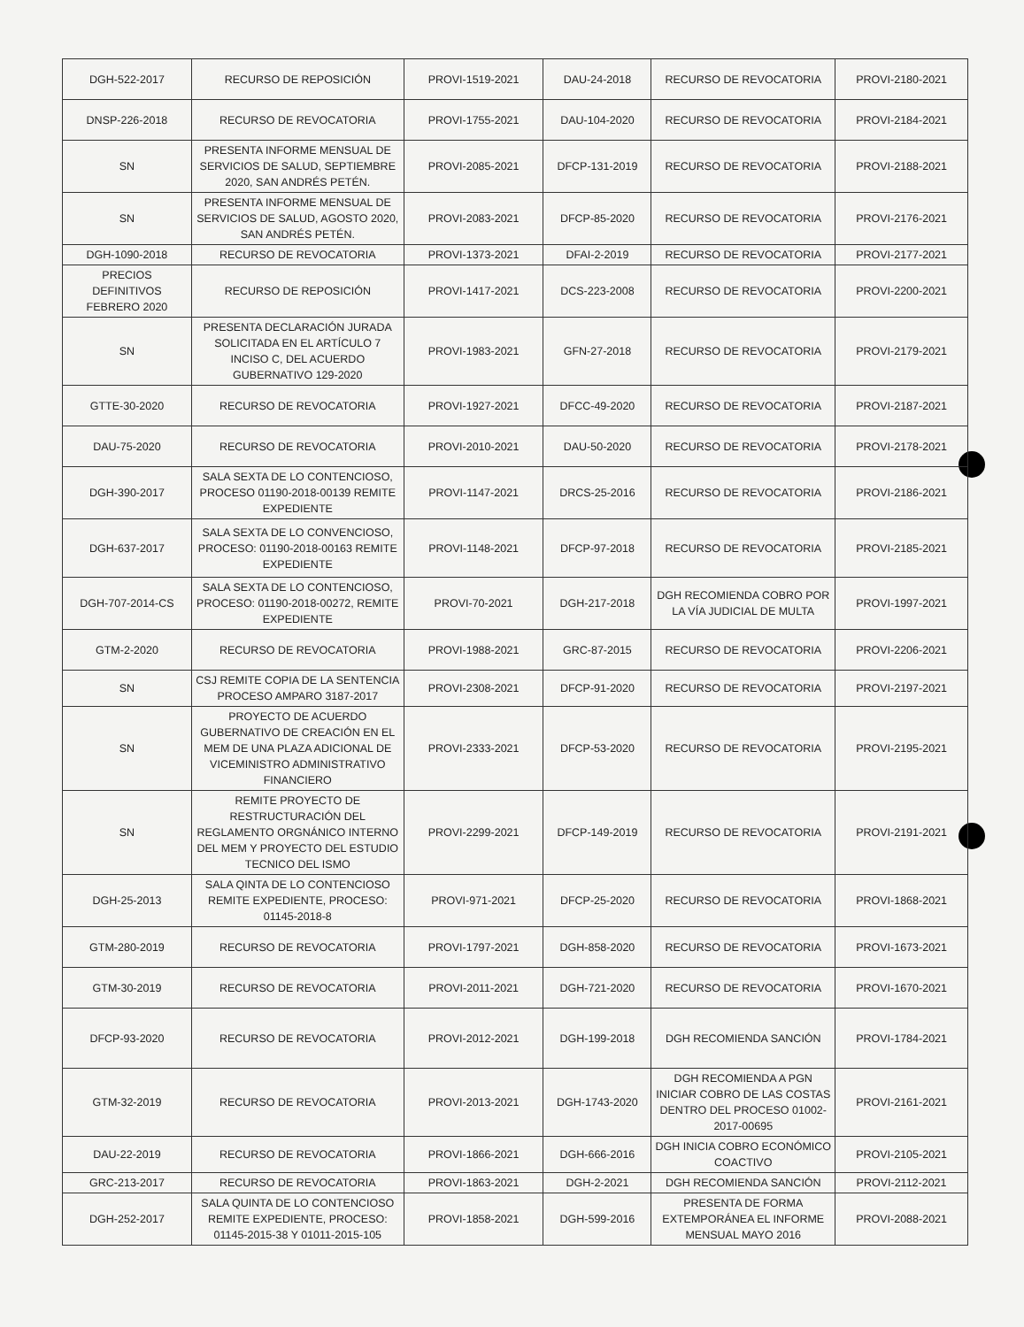| DGH-522-2017 | RECURSO DE REPOSICIÓN | PROVI-1519-2021 | DAU-24-2018 | RECURSO DE REVOCATORIA | PROVI-2180-2021 |
| DNSP-226-2018 | RECURSO DE REVOCATORIA | PROVI-1755-2021 | DAU-104-2020 | RECURSO DE REVOCATORIA | PROVI-2184-2021 |
| SN | PRESENTA INFORME MENSUAL DE SERVICIOS DE SALUD, SEPTIEMBRE 2020, SAN ANDRÉS PETÉN. | PROVI-2085-2021 | DFCP-131-2019 | RECURSO DE REVOCATORIA | PROVI-2188-2021 |
| SN | PRESENTA INFORME MENSUAL DE SERVICIOS DE SALUD, AGOSTO 2020, SAN ANDRÉS PETÉN. | PROVI-2083-2021 | DFCP-85-2020 | RECURSO DE REVOCATORIA | PROVI-2176-2021 |
| DGH-1090-2018 | RECURSO DE REVOCATORIA | PROVI-1373-2021 | DFAI-2-2019 | RECURSO DE REVOCATORIA | PROVI-2177-2021 |
| PRECIOS DEFINITIVOS FEBRERO 2020 | RECURSO DE REPOSICIÓN | PROVI-1417-2021 | DCS-223-2008 | RECURSO DE REVOCATORIA | PROVI-2200-2021 |
| SN | PRESENTA DECLARACIÓN JURADA SOLICITADA EN EL ARTÍCULO 7 INCISO C, DEL ACUERDO GUBERNATIVO 129-2020 | PROVI-1983-2021 | GFN-27-2018 | RECURSO DE REVOCATORIA | PROVI-2179-2021 |
| GTTE-30-2020 | RECURSO DE REVOCATORIA | PROVI-1927-2021 | DFCC-49-2020 | RECURSO DE REVOCATORIA | PROVI-2187-2021 |
| DAU-75-2020 | RECURSO DE REVOCATORIA | PROVI-2010-2021 | DAU-50-2020 | RECURSO DE REVOCATORIA | PROVI-2178-2021 |
| DGH-390-2017 | SALA SEXTA DE LO CONTENCIOSO, PROCESO 01190-2018-00139 REMITE EXPEDIENTE | PROVI-1147-2021 | DRCS-25-2016 | RECURSO DE REVOCATORIA | PROVI-2186-2021 |
| DGH-637-2017 | SALA SEXTA DE LO CONVENCIOSO, PROCESO: 01190-2018-00163 REMITE EXPEDIENTE | PROVI-1148-2021 | DFCP-97-2018 | RECURSO DE REVOCATORIA | PROVI-2185-2021 |
| DGH-707-2014-CS | SALA SEXTA DE LO CONTENCIOSO, PROCESO: 01190-2018-00272, REMITE EXPEDIENTE | PROVI-70-2021 | DGH-217-2018 | DGH RECOMIENDA COBRO POR LA VÍA JUDICIAL DE MULTA | PROVI-1997-2021 |
| GTM-2-2020 | RECURSO DE REVOCATORIA | PROVI-1988-2021 | GRC-87-2015 | RECURSO DE REVOCATORIA | PROVI-2206-2021 |
| SN | CSJ REMITE COPIA DE LA SENTENCIA PROCESO AMPARO 3187-2017 | PROVI-2308-2021 | DFCP-91-2020 | RECURSO DE REVOCATORIA | PROVI-2197-2021 |
| SN | PROYECTO DE ACUERDO GUBERNATIVO DE CREACIÓN EN EL MEM DE UNA PLAZA ADICIONAL DE VICEMINISTRO ADMINISTRATIVO FINANCIERO | PROVI-2333-2021 | DFCP-53-2020 | RECURSO DE REVOCATORIA | PROVI-2195-2021 |
| SN | REMITE PROYECTO DE RESTRUCTURACIÓN DEL REGLAMENTO ORGNÁNICO INTERNO DEL MEM Y PROYECTO DEL ESTUDIO TECNICO DEL ISMO | PROVI-2299-2021 | DFCP-149-2019 | RECURSO DE REVOCATORIA | PROVI-2191-2021 |
| DGH-25-2013 | SALA QINTA DE LO CONTENCIOSO REMITE EXPEDIENTE, PROCESO: 01145-2018-8 | PROVI-971-2021 | DFCP-25-2020 | RECURSO DE REVOCATORIA | PROVI-1868-2021 |
| GTM-280-2019 | RECURSO DE REVOCATORIA | PROVI-1797-2021 | DGH-858-2020 | RECURSO DE REVOCATORIA | PROVI-1673-2021 |
| GTM-30-2019 | RECURSO DE REVOCATORIA | PROVI-2011-2021 | DGH-721-2020 | RECURSO DE REVOCATORIA | PROVI-1670-2021 |
| DFCP-93-2020 | RECURSO DE REVOCATORIA | PROVI-2012-2021 | DGH-199-2018 | DGH RECOMIENDA SANCIÓN | PROVI-1784-2021 |
| GTM-32-2019 | RECURSO DE REVOCATORIA | PROVI-2013-2021 | DGH-1743-2020 | DGH RECOMIENDA A PGN INICIAR COBRO DE LAS COSTAS DENTRO DEL PROCESO 01002-2017-00695 | PROVI-2161-2021 |
| DAU-22-2019 | RECURSO DE REVOCATORIA | PROVI-1866-2021 | DGH-666-2016 | DGH INICIA COBRO ECONÓMICO COACTIVO | PROVI-2105-2021 |
| GRC-213-2017 | RECURSO DE REVOCATORIA | PROVI-1863-2021 | DGH-2-2021 | DGH RECOMIENDA SANCIÓN | PROVI-2112-2021 |
| DGH-252-2017 | SALA QUINTA DE LO CONTENCIOSO REMITE EXPEDIENTE, PROCESO: 01145-2015-38 Y 01011-2015-105 | PROVI-1858-2021 | DGH-599-2016 | PRESENTA DE FORMA EXTEMPORÁNEA EL INFORME MENSUAL MAYO 2016 | PROVI-2088-2021 |